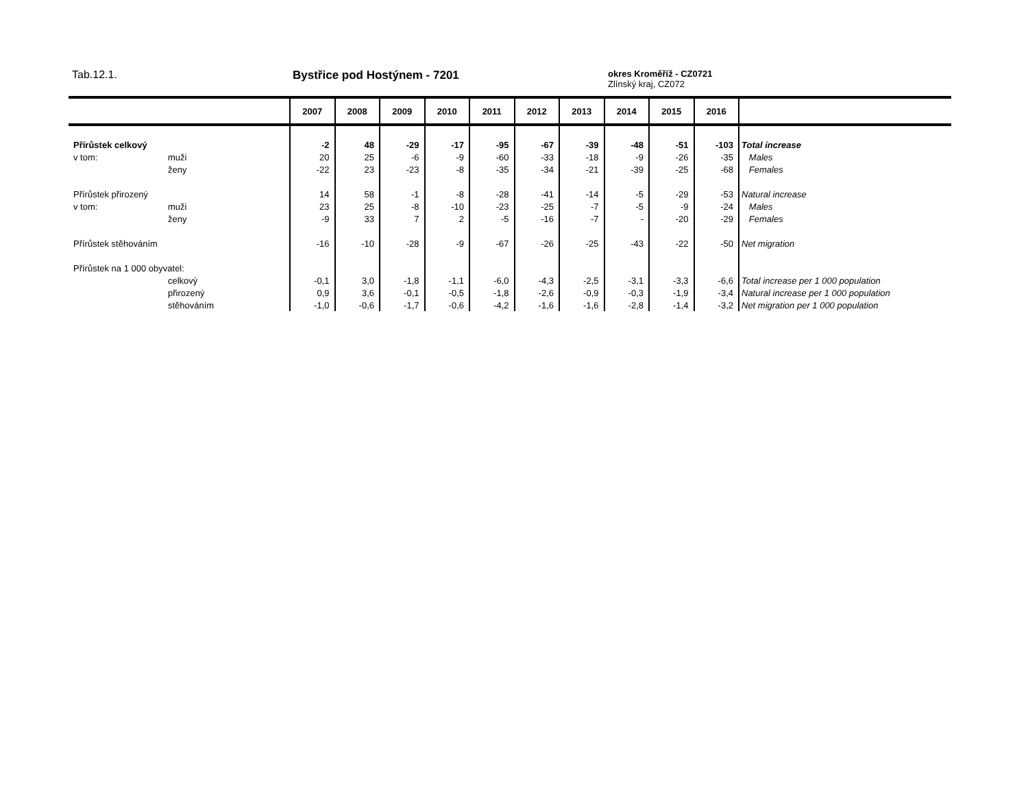Tab.12.1. Bystřice pod Hostýnem - 7201
okres Kroměříž - CZ0721
Zlínský kraj, CZ072
| | | 2007 | 2008 | 2009 | 2010 | 2011 | 2012 | 2013 | 2014 | 2015 | 2016 | |
| --- | --- | --- | --- | --- | --- | --- | --- | --- | --- | --- | --- | --- |
| Přírůstek celkový | | -2 | 48 | -29 | -17 | -95 | -67 | -39 | -48 | -51 | -103 | Total increase |
| v tom: | muži | 20 | 25 | -6 | -9 | -60 | -33 | -18 | -9 | -26 | -35 | Males |
| | ženy | -22 | 23 | -23 | -8 | -35 | -34 | -21 | -39 | -25 | -68 | Females |
| Přírůstek přirozený | | 14 | 58 | -1 | -8 | -28 | -41 | -14 | -5 | -29 | -53 | Natural increase |
| v tom: | muži | 23 | 25 | -8 | -10 | -23 | -25 | -7 | -5 | -9 | -24 | Males |
| | ženy | -9 | 33 | 7 | 2 | -5 | -16 | -7 | - | -20 | -29 | Females |
| Přírůstek stěhováním | | -16 | -10 | -28 | -9 | -67 | -26 | -25 | -43 | -22 | -50 | Net migration |
| Přírůstek na 1 000 obyvatel: | | | | | | | | | | | | |
| | celkový | -0,1 | 3,0 | -1,8 | -1,1 | -6,0 | -4,3 | -2,5 | -3,1 | -3,3 | -6,6 | Total increase per 1 000 population |
| | přirozený | 0,9 | 3,6 | -0,1 | -0,5 | -1,8 | -2,6 | -0,9 | -0,3 | -1,9 | -3,4 | Natural increase per 1 000 population |
| | stěhováním | -1,0 | -0,6 | -1,7 | -0,6 | -4,2 | -1,6 | -1,6 | -2,8 | -1,4 | -3,2 | Net migration per 1 000 population |